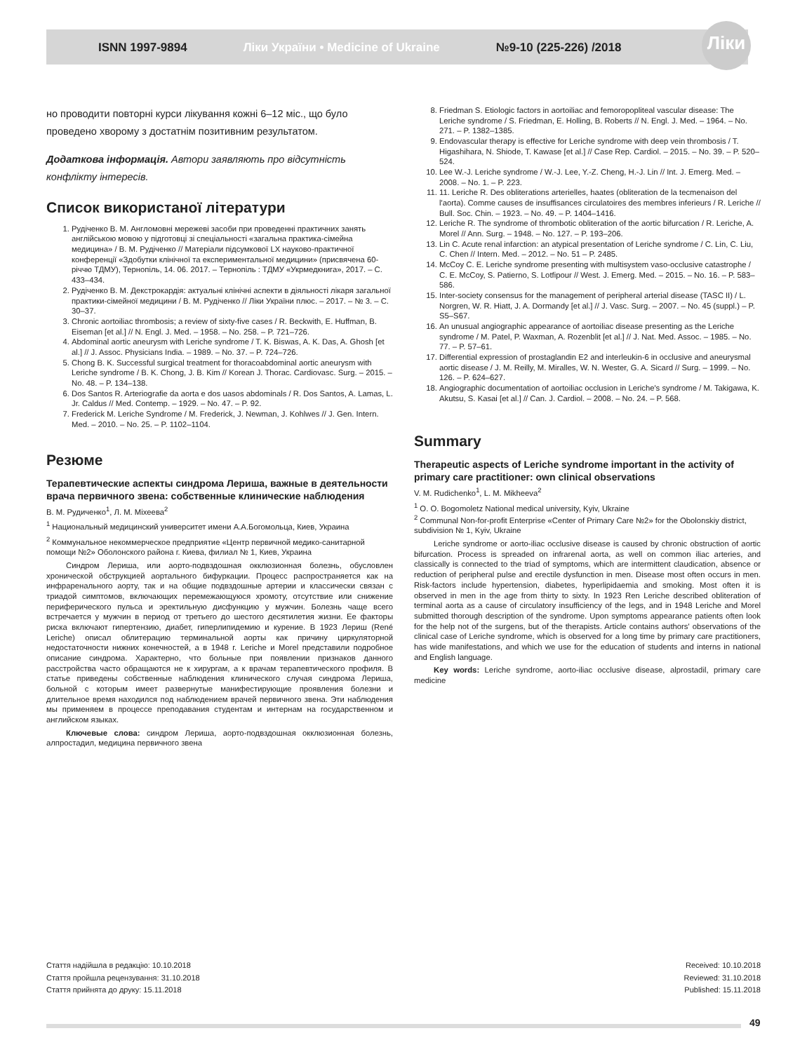Ліки
ISNN 1997-9894 Ліки України • Medicine of Ukraine №9-10 (225-226) /2018
но проводити повторні курси лікування кожні 6–12 міс., що було проведено хворому з достатнім позитивним результатом.
Додаткова інформація. Автори заявляють про відсутність конфлікту інтересів.
Список використаної літератури
1. Рудіченко В. М. Англомовні мережеві засоби при проведенні практичних занять англійською мовою у підготовці зі спеціальності «загальна практика-сімейна медицина» / В. М. Рудіченко // Матеріали підсумкової LX науково-практичної конференції «Здобутки клінічної та експериментальної медицини» (присвячена 60-річчю ТДМУ), Тернопіль, 14. 06. 2017. – Тернопіль : ТДМУ «Укрмедкнига», 2017. – С. 433–434.
2. Рудіченко В. М. Декстрокардія: актуальні клінічні аспекти в діяльності лікаря загальної практики-сімейної медицини / В. М. Рудіченко // Ліки України плюс. – 2017. – № 3. – С. 30–37.
3. Chronic aortoiliac thrombosis; a review of sixty-five cases / R. Beckwith, E. Huffman, B. Eiseman [et al.] // N. Engl. J. Med. – 1958. – No. 258. – P. 721–726.
4. Abdominal aortic aneurysm with Leriche syndrome / T. K. Biswas, A. K. Das, A. Ghosh [et al.] // J. Assoc. Physicians India. – 1989. – No. 37. – P. 724–726.
5. Chong B. K. Successful surgical treatment for thoracoabdominal aortic aneurysm with Leriche syndrome / B. K. Chong, J. B. Kim // Korean J. Thorac. Cardiovasc. Surg. – 2015. – No. 48. – P. 134–138.
6. Dos Santos R. Arteriografie da aorta e dos uasos abdominals / R. Dos Santos, A. Lamas, L. Jr. Caldus // Med. Contemp. – 1929. – No. 47. – P. 92.
7. Frederick M. Leriche Syndrome / M. Frederick, J. Newman, J. Kohlwes // J. Gen. Intern. Med. – 2010. – No. 25. – P. 1102–1104.
Резюме
Терапевтические аспекты синдрома Лериша, важные в деятельности врача первичного звена: собственные клинические наблюдения
В. М. Рудиченко<sup>1</sup>, Л. М. Міхеева<sup>2</sup>
<sup>1</sup> Национальный медицинский университет имени А.А.Богомольца, Киев, Украина
<sup>2</sup> Коммунальное некоммерческое предприятие «Центр первичной медико-санитарной помощи №2» Оболонского района г. Киева, филиал № 1, Киев, Украина
Синдром Лериша, или аорто-подвздошная окклюзионная болезнь, обусловлен хронической обструкцией аортального бифуркации. Процесс распространяется как на инфраренального аорту, так и на общие подвздошные артерии и классически связан с триадой симптомов, включающих перемежающуюся хромоту, отсутствие или снижение периферического пульса и эректильную дисфункцию у мужчин. Болезнь чаще всего встречается у мужчин в период от третьего до шестого десятилетия жизни. Ее факторы риска включают гипертензию, диабет, гиперлипидемию и курение. В 1923 Лериш (René Leriche) описал облитерацию терминальной аорты как причину циркуляторной недостаточности нижних конечностей, а в 1948 г. Leriche и Morel представили подробное описание синдрома. Характерно, что больные при появлении признаков данного расстройства часто обращаются не к хирургам, а к врачам терапевтического профиля. В статье приведены собственные наблюдения клинического случая синдрома Лериша, больной с которым имеет развернутые манифестирующие проявления болезни и длительное время находился под наблюдением врачей первичного звена. Эти наблюдения мы применяем в процессе преподавания студентам и интернам на государственном и английском языках.
Ключевые слова: синдром Лериша, аорто-подвздошная окклюзионная болезнь, алпростадил, медицина первичного звена
8. Friedman S. Etiologic factors in aortoiliac and femoropopliteal vascular disease: The Leriche syndrome / S. Friedman, E. Holling, B. Roberts // N. Engl. J. Med. – 1964. – No. 271. – P. 1382–1385.
9. Endovascular therapy is effective for Leriche syndrome with deep vein thrombosis / T. Higashihara, N. Shiode, T. Kawase [et al.] // Case Rep. Cardiol. – 2015. – No. 39. – P. 520–524.
10. Lee W.-J. Leriche syndrome / W.-J. Lee, Y.-Z. Cheng, H.-J. Lin // Int. J. Emerg. Med. – 2008. – No. 1. – P. 223.
11. 11. Leriche R. Des obliterations arterielles, haates (obliteration de la tecmenaison del l'aorta). Comme causes de insuffisances circulatoires des membres inferieurs / R. Leriche // Bull. Soc. Chin. – 1923. – No. 49. – P. 1404–1416.
12. Leriche R. The syndrome of thrombotic obliteration of the aortic bifurcation / R. Leriche, A. Morel // Ann. Surg. – 1948. – No. 127. – P. 193–206.
13. Lin C. Acute renal infarction: an atypical presentation of Leriche syndrome / C. Lin, C. Liu, C. Chen // Intern. Med. – 2012. – No. 51 – P. 2485.
14. McCoy C. E. Leriche syndrome presenting with multisystem vaso-occlusive catastrophe / C. E. McCoy, S. Patierno, S. Lotfipour // West. J. Emerg. Med. – 2015. – No. 16. – P. 583–586.
15. Inter-society consensus for the management of peripheral arterial disease (TASC II) / L. Norgren, W. R. Hiatt, J. A. Dormandy [et al.] // J. Vasc. Surg. – 2007. – No. 45 (suppl.) – P. S5–S67.
16. An unusual angiographic appearance of aortoiliac disease presenting as the Leriche syndrome / M. Patel, P. Waxman, A. Rozenblit [et al.] // J. Nat. Med. Assoc. – 1985. – No. 77. – P. 57–61.
17. Differential expression of prostaglandin E2 and interleukin-6 in occlusive and aneurysmal aortic disease / J. M. Reilly, M. Miralles, W. N. Wester, G. A. Sicard // Surg. – 1999. – No. 126. – P. 624–627.
18. Angiographic documentation of aortoiliac occlusion in Leriche's syndrome / M. Takigawa, K. Akutsu, S. Kasai [et al.] // Can. J. Cardiol. – 2008. – No. 24. – P. 568.
Summary
Therapeutic aspects of Leriche syndrome important in the activity of primary care practitioner: own clinical observations
V. M. Rudichenko<sup>1</sup>, L. M. Mikheeva<sup>2</sup>
<sup>1</sup> O. O. Bogomoletz National medical university, Kyiv, Ukraine
<sup>2</sup> Communal Non-for-profit Enterprise «Center of Primary Care №2» for the Obolonskiy district, subdivision № 1, Kyiv, Ukraine
Leriche syndrome or aorto-iliac occlusive disease is caused by chronic obstruction of aortic bifurcation. Process is spreaded on infrarenal aorta, as well on common iliac arteries, and classically is connected to the triad of symptoms, which are intermittent claudication, absence or reduction of peripheral pulse and erectile dysfunction in men. Disease most often occurs in men. Risk-factors include hypertension, diabetes, hyperlipidaemia and smoking. Most often it is observed in men in the age from thirty to sixty. In 1923 Ren Leriche described obliteration of terminal aorta as a cause of circulatory insufficiency of the legs, and in 1948 Leriche and Morel submitted thorough description of the syndrome. Upon symptoms appearance patients often look for the help not of the surgens, but of the therapists. Article contains authors' observations of the clinical case of Leriche syndrome, which is observed for a long time by primary care practitioners, has wide manifestations, and which we use for the education of students and interns in national and English language.
Key words: Leriche syndrome, aorto-iliac occlusive disease, alprostadil, primary care medicine
Стаття надійшла в редакцію: 10.10.2018
Стаття пройшла рецензування: 31.10.2018
Стаття прийнята до друку: 15.11.2018
Received: 10.10.2018
Reviewed: 31.10.2018
Published: 15.11.2018
49